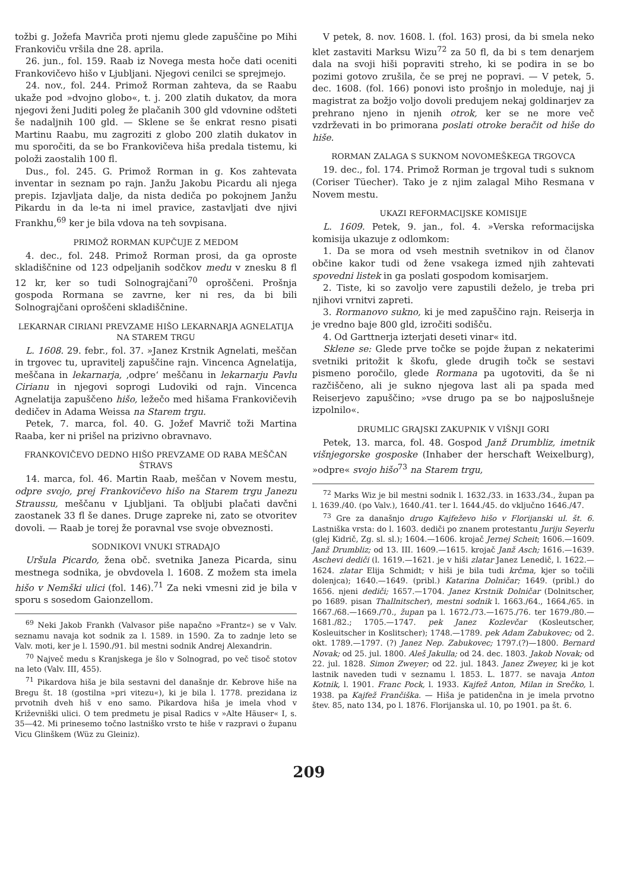tožbi g. Jožefa Mavriča proti njemu glede zapuščine po Mihi Frankoviču vršila dne 28. aprila.
26. jun., fol. 159. Raab iz Novega mesta hoče dati oceniti Frankovičevo hišo v Ljubljani. Njegovi cenilci se sprejmejo.
24. nov., fol. 244. Primož Rorman zahteva, da se Raabu ukaže pod »dvojno globo«, t. j. 200 zlatih dukatov, da mora njegovi ženi Juditi poleg že plačanih 300 gld vdovnine odšteti še nadaljnih 100 gld. — Sklene se še enkrat resno pisati Martinu Raabu, mu zagroziti z globo 200 zlatih dukatov in mu sporočiti, da se bo Frankovičeva hiša predala tistemu, ki položi zaostalih 100 fl.
Dus., fol. 245. G. Primož Rorman in g. Kos zahtevata inventar in seznam po rajn. Janžu Jakobu Picardu ali njega prepis. Izjavljata dalje, da nista dediča po pokojnem Janžu Pikardu in da le-ta ni imel pravice, zastavljati dve njivi Frankhu,<sup>69</sup> ker je bila vdova na teh sovpisana.
PRIMOŽ RORMAN KUPČUJE Z MEDOM
4. dec., fol. 248. Primož Rorman prosi, da ga oproste skladiščnine od 123 odpeljanih sodčkov medu v znesku 8 fl 12 kr, ker so tudi Solnograjčani<sup>70</sup> oproščeni. Prošnja gospoda Rormana se zavrne, ker ni res, da bi bili Solnograjčani oproščeni skladiščnine.
LEKARNAR CIRIANI PREVZAME HIŠO LEKARNARJA AGNELATIJA NA STAREM TRGU
L. 1608. 29. febr., fol. 37. »Janez Krstnik Agnelati, meščan in trgovec tu, upravitelj zapuščine rajn. Vincenca Agnelatija, meščana in lekarnarja, ‚odpre‘ meščanu in lekarnarju Pavlu Cirianu in njegovi soprogi Ludoviki od rajn. Vincenca Agnelatija zapuščeno hišo, ležečo med hišama Frankovičevih dedičev in Adama Weissa na Starem trgu.
Petek, 7. marca, fol. 40. G. Jožef Mavrič toži Martina Raaba, ker ni prišel na prizivno obravnavo.
FRANKOVIČEVO DEDNO HIŠO PREVZAME OD RABA MEŠČAN ŠTRAVS
14. marca, fol. 46. Martin Raab, meščan v Novem mestu, odpre svojo, prej Frankovičevo hišo na Starem trgu Janezu Straussu, meščanu v Ljubljani. Ta obljubi plačati davčni zaostanek 33 fl še danes. Druge zapreke ni, zato se otvoritev dovoli. — Raab je torej že poravnal vse svoje obveznosti.
SODNIKOVI VNUKI STRADAJO
Uršula Picardo, žena obč. svetnika Janeza Picarda, sinu mestnega sodnika, je obvdovela l. 1608. Z možem sta imela hišo v Nemški ulici (fol. 146).<sup>71</sup> Za neki vmesni zid je bila v sporu s sosedom Gaionzellom.
<sup>69</sup> Neki Jakob Frankh (Valvasor piše napačno »Frantz«) se v Valv. seznamu navaja kot sodnik za l. 1589. in 1590. Za to zadnje leto se Valv. moti, ker je l. 1590./91. bil mestni sodnik Andrej Alexandrin.
<sup>70</sup> Največ medu s Kranjskega je šlo v Solnograd, po več tisoč stotov na leto (Valv. III, 455).
<sup>71</sup> Pikardova hiša je bila sestavni del današnje dr. Kebrove hiše na Bregu št. 18 (gostilna »pri vitezu«), ki je bila l. 1778. prezidana iz prvotnih dveh hiš v eno samo. Pikardova hiša je imela vhod v Križevniški ulici. O tem predmetu je pisal Radics v »Alte Häuser« I, s. 35—42. Mi prinesemo točno lastniško vrsto te hiše v razpravi o županu Vicu Glinškem (Wüz zu Gleiniz).
V petek, 8. nov. 1608. l. (fol. 163) prosi, da bi smela neko klet zastaviti Marksu Wizu<sup>72</sup> za 50 fl, da bi s tem denarjem dala na svoji hiši popraviti streho, ki se podira in se bo pozimi gotovo zrušila, če se prej ne popravi. — V petek, 5. dec. 1608. (fol. 166) ponovi isto prošnjo in moleduje, naj ji magistrat za božjo voljo dovoli predujem nekaj goldinarjev za prehrano njeno in njenih otrok, ker se ne more več vzdrževati in bo primorana poslati otroke beračit od hiše do hiše.
RORMAN ZALAGA S SUKNOM NOVOMEŠKEGA TRGOVCA
19. dec., fol. 174. Primož Rorman je trgoval tudi s suknom (Coriser Tüecher). Tako je z njim zalagal Miho Resmana v Novem mestu.
UKAZI REFORMACIJSKE KOMISIJE
L. 1609. Petek, 9. jan., fol. 4. »Verska reformacijska komisija ukazuje z odlomkom:
1. Da se mora od vseh mestnih svetnikov in od članov občine kakor tudi od žene vsakega izmed njih zahtevati spovedni listek in ga poslati gospodom komisarjem.
2. Tiste, ki so zavoljo vere zapustili deželo, je treba pri njihovi vrnitvi zapreti.
3. Rormanovo sukno, ki je med zapuščino rajn. Reiserja in je vredno baje 800 gld, izročiti sodišču.
4. Od Garttnerja izterjati deseti vinar« itd.
Sklene se: Glede prve točke se pojde župan z nekaterimi svetniki pritožit k škofu, glede drugih točk se sestavi pismeno poročilo, glede Rormana pa ugotoviti, da še ni razčiščeno, ali je sukno njegova last ali pa spada med Reiserjevo zapuščino; »vse drugo pa se bo najposlušneje izpolnilo«.
DRUMLIC GRAJSKI ZAKUPNIK V VIŠNJI GORI
Petek, 13. marca, fol. 48. Gospod Janž Drumbliz, imetnik višnjegorske gosposke (Inhaber der herschaft Weixelburg), »odpre« svojo hišo<sup>73</sup> na Starem trgu,
<sup>72</sup> Marks Wiz je bil mestni sodnik l. 1632./33. in 1633./34., župan pa l. 1639./40. (po Valv.), 1640./41. ter l. 1644./45. do vključno 1646./47.
<sup>73</sup> Gre za današnjo drugo Kajfeževo hišo v Florijanski ul. št. 6. Lastniška vrsta: do l. 1603. dediči po znanem protestantu Juriju Seyerlu (glej Kidrič, Zg. sl. sl.); 1604.—1606. krojač Jernej Scheit; 1606.—1609. Janž Drumbliz; od 13. III. 1609.—1615. krojač Janž Asch; 1616.—1639. Aschevi dediči (l. 1619.—1621. je v hiši zlatar Janez Lenedič, l. 1622.—1624. zlatar Elija Schmidt; v hiši je bila tudi krčma, kjer so točili dolenjca); 1640.—1649. (pribl.) Katarina Dolničar; 1649. (pribl.) do 1656. njeni dediči; 1657.—1704. Janez Krstnik Dolničar (Dolnitscher, po 1689. pisan Thallnitscher), mestni sodnik l. 1663./64., 1664./65. in 1667./68.—1669./70., župan pa l. 1672./73.—1675./76. ter 1679./80.—1681./82.; 1705.—1747. pek Janez Kozlevčar (Kosleutscher, Kosleuitscher in Koslitscher); 1748.—1789. pek Adam Zabukovec; od 2. okt. 1789.—1797. (?) Janez Nep. Zabukovec; 1797.(?)—1800. Bernard Novak; od 25. jul. 1800. Aleš Jakulla; od 24. dec. 1803. Jakob Novak; od 22. jul. 1828. Simon Zweyer; od 22. jul. 1843. Janez Zweyer, ki je kot lastnik naveden tudi v seznamu l. 1853. L. 1877. se navaja Anton Kotnik, l. 1901. Franc Pock, l. 1933. Kajfež Anton, Milan in Srečko, l. 1938. pa Kajfež Frančiška. — Hiša je patidenčna in je imela prvotno štev. 85, nato 134, po l. 1876. Florijanska ul. 10, po 1901. pa št. 6.
209